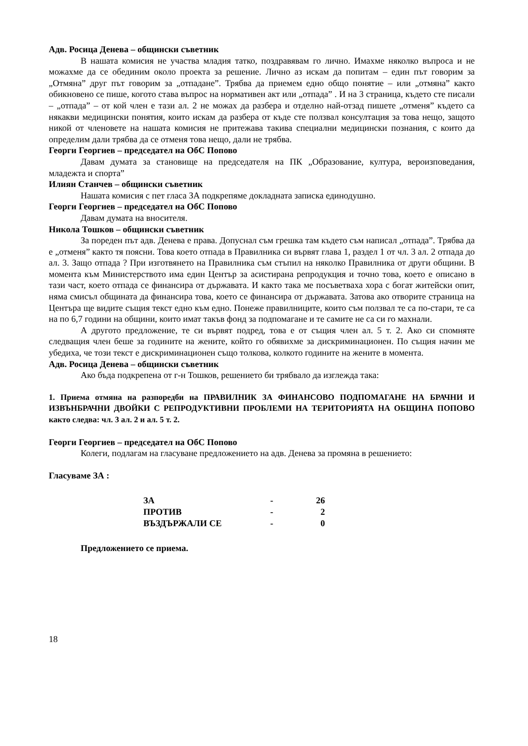Адв. Росица Денева – общински съветник
В нашата комисия не участва младия татко, поздравявам го лично. Имахме няколко въпроса и не можахме да се обединим около проекта за решение. Лично аз искам да попитам – един път говорим за „Отмяна” друг път говорим за „отпадане”. Трябва да приемем едно общо понятие – или „отмяна” както обикновено се пише, когото става въпрос на нормативен акт или „отпада” . И на 3 страница, където сте писали – „отпада” – от кой член е тази ал. 2 не можах да разбера и отделно най-отзад пишете „отменя” където са някакви медицински понятия, които искам да разбера от къде сте ползвал консултация за това нещо, защото никой от членовете на нашата комисия не притежава такива специални медицински познания, с които да определим дали трябва да се отменя това нещо, дали не трябва.
Георги Георгиев – председател на ОбС Попово
Давам думата за становище на председателя на ПК „Образование, култура, вероизповедания, младежта и спорта”
Илиян Станчев – общински съветник
Нашата комисия с пет гласа ЗА подкрепяме докладната записка единодушно.
Георги Георгиев – председател на ОбС Попово
Давам думата на вносителя.
Никола Тошков – общински съветник
За пореден път адв. Денева е права. Допуснал съм грешка там където съм написал „отпада”. Трябва да е „отменя” както тя поясни. Това което отпада в Правилника си вървят глава 1, раздел 1 от чл. 3 ал. 2 отпада до ал. 3. Защо отпада ? При изготвянето на Правилника съм стъпил на няколко Правилника от други общини. В момента към Министерството има един Център за асистирана репродукция и точно това, което е описано в тази част, което отпада се финансира от държавата. И както така ме посъветваха хора с богат житейски опит, няма смисъл общината да финансира това, което се финансира от държавата. Затова ако отворите страница на Центъра ще видите същия текст едно към едно. Понеже правилниците, които съм ползвал те са по-стари, те са на по 6,7 години на общини, които имат такъв фонд за подпомагане и те самите не са си го махнали.
А другото предложение, те си вървят подред, това е от същия член ал. 5 т. 2. Ако си спомняте следващия член беше за годините на жените, който го обявихме за дискриминационен. По същия начин ме убедиха, че този текст е дискриминационен също толкова, колкото годините на жените в момента.
Адв. Росица Денева – общински съветник
Ако бъда подкрепена от г-н Тошков, решението би трябвало да изглежда така:
1. Приема отмяна на разпоредби на ПРАВИЛНИК ЗА ФИНАНСОВО ПОДПОМАГАНЕ НА БРАЧНИ И ИЗВЪНБРАЧНИ ДВОЙКИ С РЕПРОДУКТИВНИ ПРОБЛЕМИ НА ТЕРИТОРИЯТА НА ОБЩИНА ПОПОВО както следва: чл. 3 ал. 2 и ал. 5 т. 2.
Георги Георгиев – председател на ОбС Попово
Колеги, подлагам на гласуване предложението на адв. Денева за промяна в решението:
Гласуваме ЗА :
| ЗА | - | 26 |
| ПРОТИВ | - | 2 |
| ВЪЗДЪРЖАЛИ СЕ | - | 0 |
Предложението се приема.
18